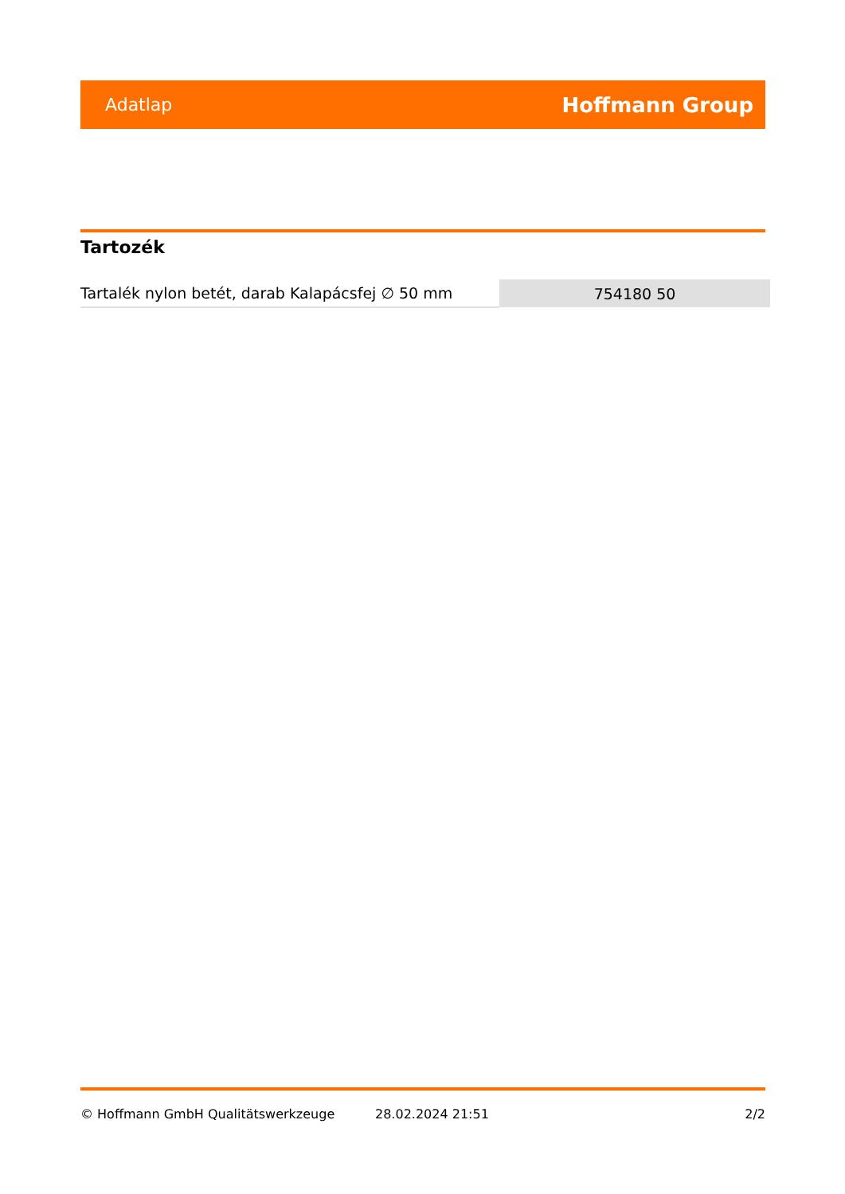Adatlap Hoffmann Group
Tartozék
| Tartalék nylon betét, darab Kalapácsfej ∅ 50 mm | 754180 50 |
© Hoffmann GmbH Qualitätswerkzeuge 28.02.2024 21:51 2/2